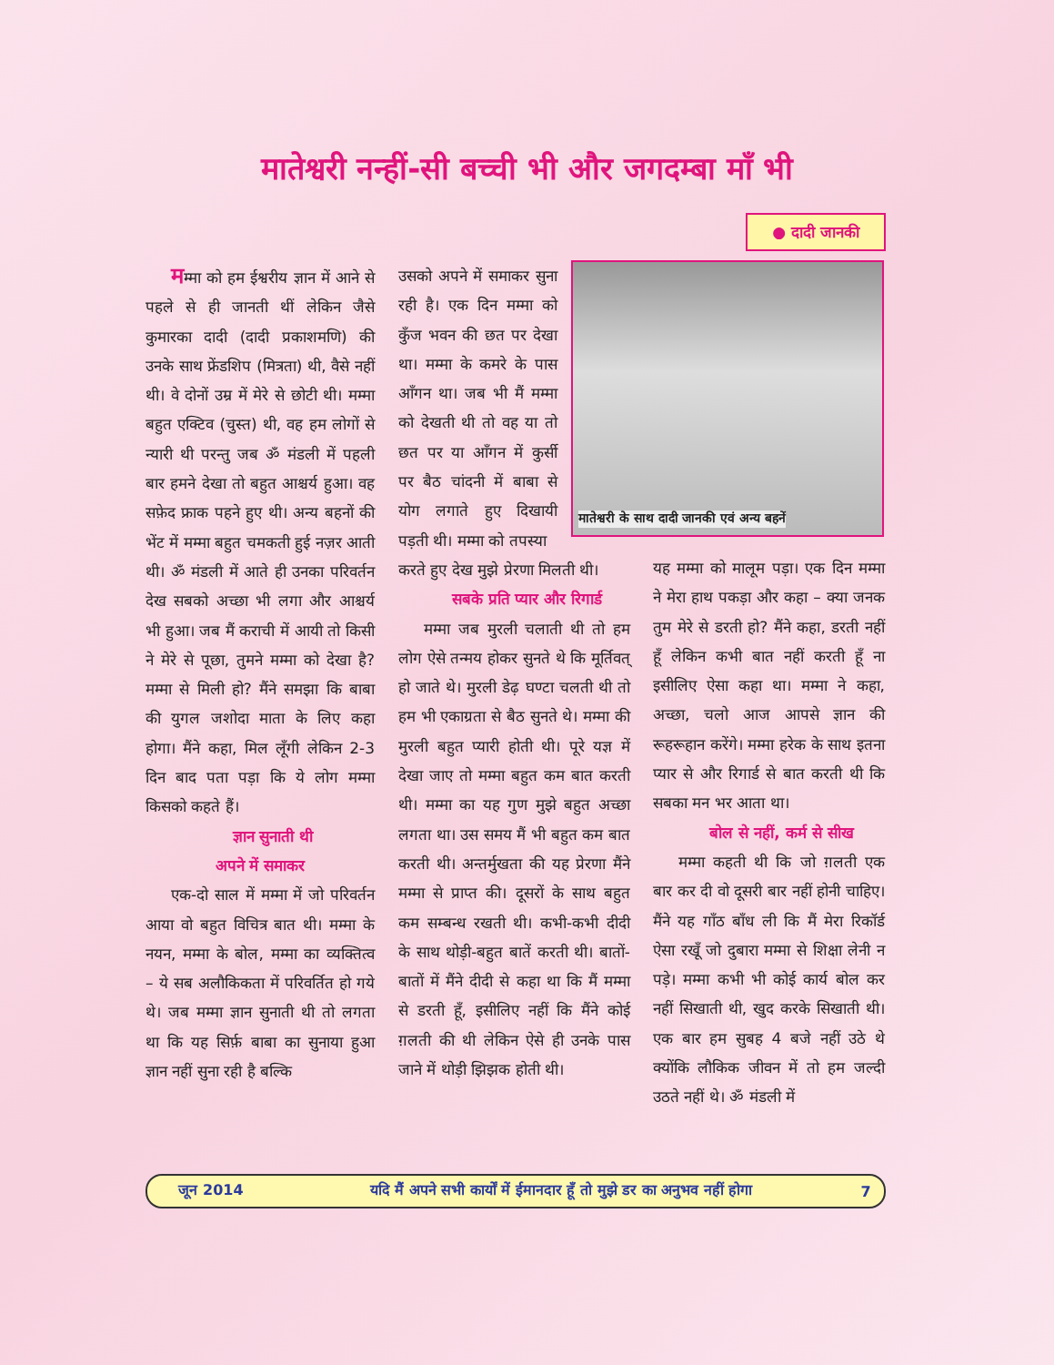मातेश्वरी नन्हीं-सी बच्ची भी और जगदम्बा माँ भी
● दादी जानकी
मम्मा को हम ईश्वरीय ज्ञान में आने से पहले से ही जानती थीं लेकिन जैसे कुमारका दादी (दादी प्रकाशमणि) की उनके साथ फ्रेंडशिप (मित्रता) थी, वैसे नहीं थी। वे दोनों उम्र में मेरे से छोटी थी। मम्मा बहुत एक्टिव (चुस्त) थी, वह हम लोगों से न्यारी थी परन्तु जब ॐ मंडली में पहली बार हमने देखा तो बहुत आश्चर्य हुआ। वह सफ़ेद फ्राक पहने हुए थी। अन्य बहनों की भेंट में मम्मा बहुत चमकती हुई नज़र आती थी। ॐ मंडली में आते ही उनका परिवर्तन देख सबको अच्छा भी लगा और आश्चर्य भी हुआ। जब मैं कराची में आयी तो किसी ने मेरे से पूछा, तुमने मम्मा को देखा है? मम्मा से मिली हो? मैंने समझा कि बाबा की युगल जशोदा माता के लिए कहा होगा। मैंने कहा, मिल लूँगी लेकिन 2-3 दिन बाद पता पड़ा कि ये लोग मम्मा किसको कहते हैं।
ज्ञान सुनाती थी
अपने में समाकर
एक-दो साल में मम्मा में जो परिवर्तन आया वो बहुत विचित्र बात थी। मम्मा के नयन, मम्मा के बोल, मम्मा का व्यक्तित्व – ये सब अलौकिकता में परिवर्तित हो गये थे। जब मम्मा ज्ञान सुनाती थी तो लगता था कि यह सिर्फ़ बाबा का सुनाया हुआ ज्ञान नहीं सुना रही है बल्कि
उसको अपने में समाकर सुना रही है। एक दिन मम्मा को कुँज भवन की छत पर देखा था। मम्मा के कमरे के पास आँगन था। जब भी मैं मम्मा को देखती थी तो वह या तो छत पर या आँगन में कुर्सी पर बैठ चांदनी में बाबा से योग लगाते हुए दिखायी पड़ती थी। मम्मा को तपस्या
करते हुए देख मुझे प्रेरणा मिलती थी।
सबके प्रति प्यार और रिगार्ड
मम्मा जब मुरली चलाती थी तो हम लोग ऐसे तन्मय होकर सुनते थे कि मूर्तिवत् हो जाते थे। मुरली डेढ़ घण्टा चलती थी तो हम भी एकाग्रता से बैठ सुनते थे। मम्मा की मुरली बहुत प्यारी होती थी। पूरे यज्ञ में देखा जाए तो मम्मा बहुत कम बात करती थी। मम्मा का यह गुण मुझे बहुत अच्छा लगता था। उस समय मैं भी बहुत कम बात करती थी। अन्तर्मुखता की यह प्रेरणा मैंने मम्मा से प्राप्त की। दूसरों के साथ बहुत कम सम्बन्ध रखती थी। कभी-कभी दीदी के साथ थोड़ी-बहुत बातें करती थी। बातों-बातों में मैंने दीदी से कहा था कि मैं मम्मा से डरती हूँ, इसीलिए नहीं कि मैंने कोई ग़लती की थी लेकिन ऐसे ही उनके पास जाने में थोड़ी झिझक होती थी।
मातेश्वरी के साथ दादी जानकी एवं अन्य बहनें
यह मम्मा को मालूम पड़ा। एक दिन मम्मा ने मेरा हाथ पकड़ा और कहा – क्या जनक तुम मेरे से डरती हो? मैंने कहा, डरती नहीं हूँ लेकिन कभी बात नहीं करती हूँ ना इसीलिए ऐसा कहा था। मम्मा ने कहा, अच्छा, चलो आज आपसे ज्ञान की रूहरूहान करेंगे। मम्मा हरेक के साथ इतना प्यार से और रिगार्ड से बात करती थी कि सबका मन भर आता था।
बोल से नहीं, कर्म से सीख
मम्मा कहती थी कि जो ग़लती एक बार कर दी वो दूसरी बार नहीं होनी चाहिए। मैंने यह गाँठ बाँध ली कि मैं मेरा रिकॉर्ड ऐसा रखूँ जो दुबारा मम्मा से शिक्षा लेनी न पड़े। मम्मा कभी भी कोई कार्य बोल कर नहीं सिखाती थी, खुद करके सिखाती थी। एक बार हम सुबह 4 बजे नहीं उठे थे क्योंकि लौकिक जीवन में तो हम जल्दी उठते नहीं थे। ॐ मंडली में
जून 2014 यदि मैं अपने सभी कार्यों में ईमानदार हूँ तो मुझे डर का अनुभव नहीं होगा 7